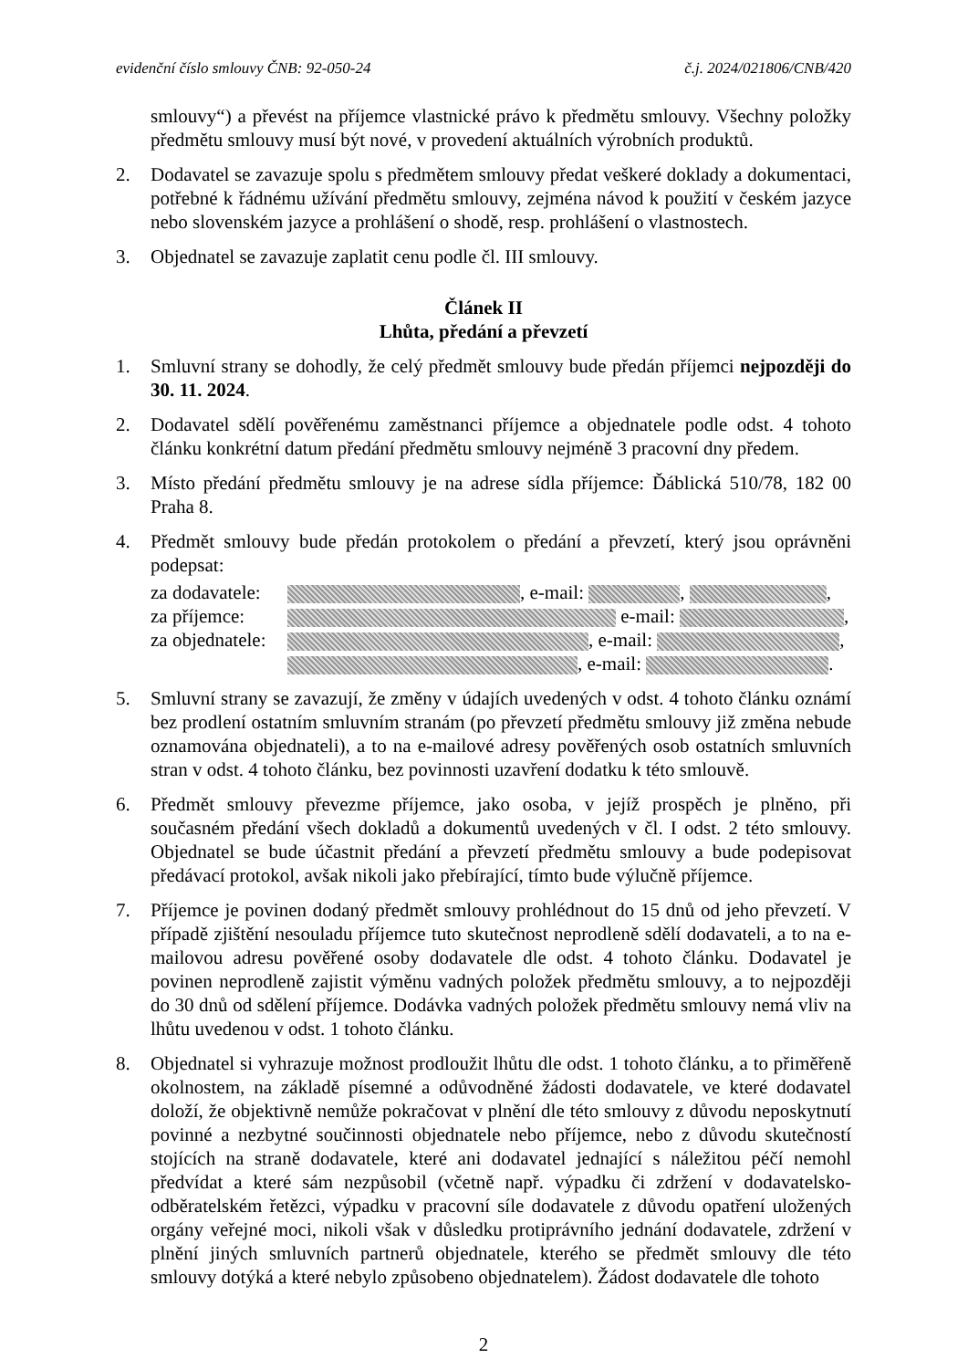evidenční číslo smlouvy ČNB: 92-050-24 č.j. 2024/021806/CNB/420
smlouvy“) a převést na příjemce vlastnické právo k předmětu smlouvy. Všechny položky předmětu smlouvy musí být nové, v provedení aktuálních výrobních produktů.
2. Dodavatel se zavazuje spolu s předmětem smlouvy předat veškeré doklady a dokumentaci, potřebné k řádnému užívání předmětu smlouvy, zejména návod k použití v českém jazyce nebo slovenském jazyce a prohlášení o shodě, resp. prohlášení o vlastnostech.
3. Objednatel se zavazuje zaplatit cenu podle čl. III smlouvy.
Článek II
Lhůta, předání a převzetí
1. Smluvní strany se dohodly, že celý předmět smlouvy bude předán příjemci nejpozději do 30. 11. 2024.
2. Dodavatel sdělí pověřenému zaměstnanci příjemce a objednatele podle odst. 4 tohoto článku konkrétní datum předání předmětu smlouvy nejméně 3 pracovní dny předem.
3. Místo předání předmětu smlouvy je na adrese sídla příjemce: Ďáblická 510/78, 182 00 Praha 8.
4. Předmět smlouvy bude předán protokolem o předání a převzetí, který jsou oprávněni podepsat:
za dodavatele: , e-mail: , , za příjemce: e-mail: , za objednatele: , e-mail: , , e-mail: .
5. Smluvní strany se zavazují, že změny v údajích uvedených v odst. 4 tohoto článku oznámí bez prodlení ostatním smluvním stranám (po převzetí předmětu smlouvy již změna nebude oznamována objednateli), a to na e-mailové adresy pověřených osob ostatních smluvních stran v odst. 4 tohoto článku, bez povinnosti uzavření dodatku k této smlouvě.
6. Předmět smlouvy převezme příjemce, jako osoba, v jejíž prospěch je plněno, při současném předání všech dokladů a dokumentů uvedených v čl. I odst. 2 této smlouvy. Objednatel se bude účastnit předání a převzetí předmětu smlouvy a bude podepisovat předávací protokol, avšak nikoli jako přebírající, tímto bude výlučně příjemce.
7. Příjemce je povinen dodaný předmět smlouvy prohlédnout do 15 dnů od jeho převzetí. V případě zjištění nesouladu příjemce tuto skutečnost neprodleně sdělí dodavateli, a to na e-mailovou adresu pověřené osoby dodavatele dle odst. 4 tohoto článku. Dodavatel je povinen neprodleně zajistit výměnu vadných položek předmětu smlouvy, a to nejpozději do 30 dnů od sdělení příjemce. Dodávka vadných položek předmětu smlouvy nemá vliv na lhůtu uvedenou v odst. 1 tohoto článku.
8. Objednatel si vyhrazuje možnost prodloužit lhůtu dle odst. 1 tohoto článku, a to přiměřeně okolnostem, na základě písemné a odůvodněné žádosti dodavatele, ve které dodavatel doloží, že objektivně nemůže pokračovat v plnění dle této smlouvy z důvodu neposkytnutí povinné a nezbytné součinnosti objednatele nebo příjemce, nebo z důvodu skutečností stojících na straně dodavatele, které ani dodavatel jednající s náležitou péčí nemohl předvídat a které sám nezpůsobil (včetně např. výpadku či zdržení v dodavatelsko-odběratelském řetězci, výpadku v pracovní síle dodavatele z důvodu opatření uložených orgány veřejné moci, nikoli však v důsledku protiprávního jednání dodavatele, zdržení v plnění jiných smluvních partnerů objednatele, kterého se předmět smlouvy dle této smlouvy dotýká a které nebylo způsobeno objednatelem). Žádost dodavatele dle tohoto
2